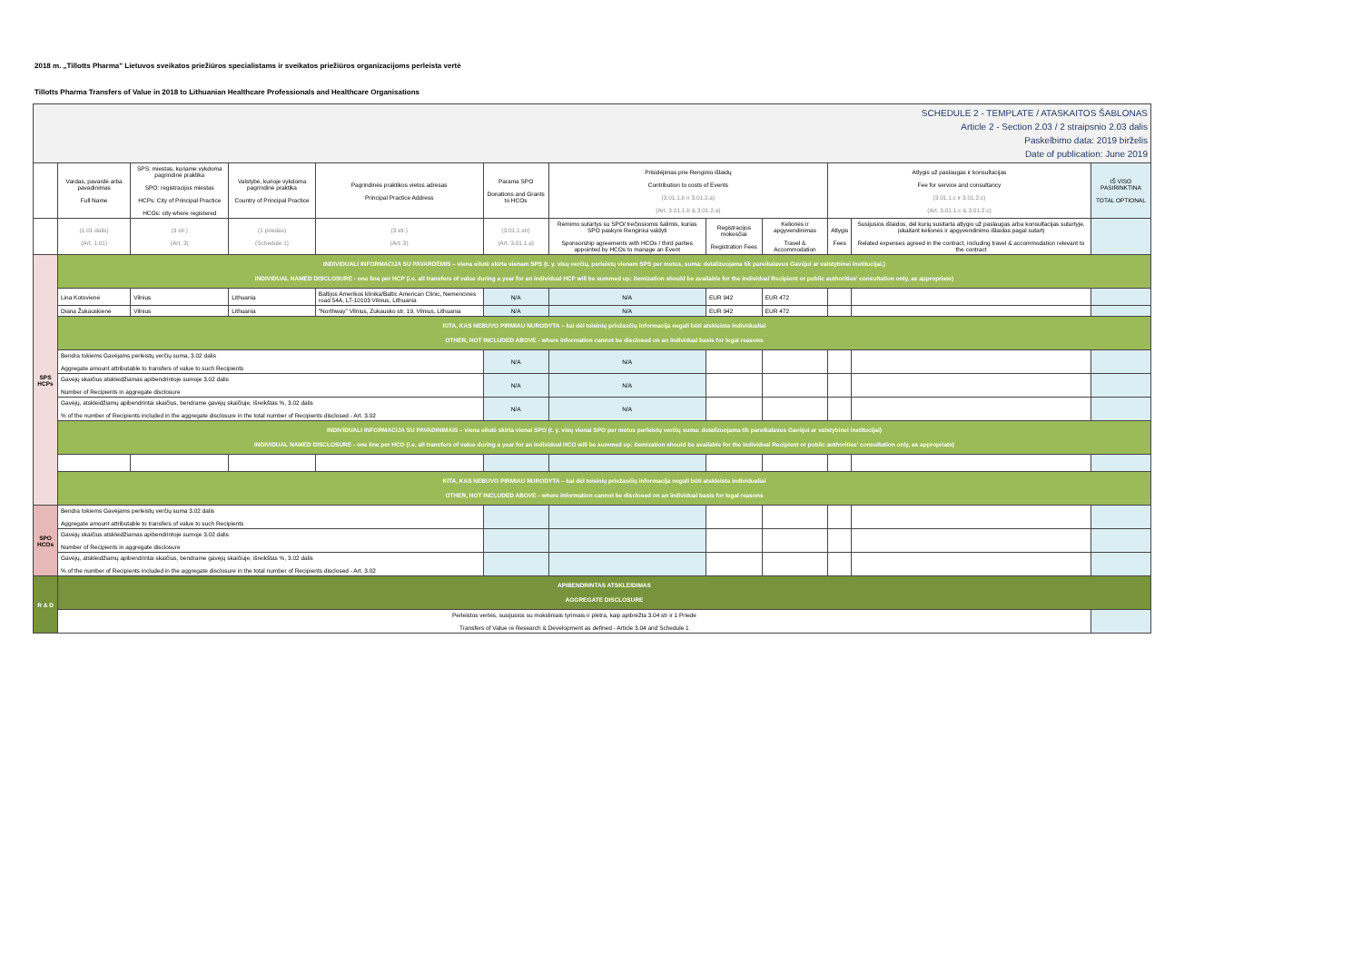2018 m. „Tillotts Pharma" Lietuvos sveikatos priežiūros specialistams ir sveikatos priežiūros organizacijoms perleista vertė
Tillotts Pharma Transfers of Value in 2018 to Lithuanian Healthcare Professionals and Healthcare Organisations
| SCHEDULE 2 - TEMPLATE / ATASKAITOS ŠABLONAS Article 2 - Section 2.03 / 2 straipsnio 2.03 dalis Paskelbimo data: 2019 birželis Date of publication: June 2019 | | | | | | | | | | | |
| | Vardas, pavardė arba pavadinimas Full Name | SPS: miestas, kuriame vykdoma pagrindinė praktika SPO: registracijos miestas HCPs: City of Principal Practice HCOs: city where registered | Valstybė, kurioje vykdoma pagrindinė praktika Country of Principal Practice | Pagrindinės praktikos vietos adresas Principal Practice Address | Parama SPO Donations and Grants to HCOs | Prisidėjimas prie Renginio išlaidų Contribution to costs of Events (3.01.1.b ir 3.01.2.a) (Art. 3.01.1.b & 3.01.2.a) | | | Atlygis už paslaugas ir konsultacijas Fee for service and consultancy (3.01.1.c ir 3.01.2.c) (Art. 3.01.1.c & 3.01.2.c) | | IŠ VISO PASIRINKTINA TOTAL OPTIONAL |
| | (1.01 dalis) (Art. 1.01) | (3 str.) (Art. 3) | (1 priedas) (Schedule 1) | (3 str.) (Art. 3) | (3.01.1.str) (Art. 3.01.1.a) | Rėmimo sutartys su SPO/ trečiosiomis šalimis, kurias SPO paskyrė Renginiui valdyti Sponsorship agreements with HCOs / third parties appointed by HCOs to manage an Event | Registracijos mokesčiai Registration Fees | Kelionės ir apgyvendinimas Travel & Accommodation | Atlygis Fees | Susijusios išlaidos, dėl kurių susitarta atlygio už paslaugas arba konsultacijas sutartyje, įskaitant kelionės ir apgyvendinimo išlaidas pagal sutartį Related expenses agreed in the contract, including travel & accommodation relevant to the contract | |
| SPS HCPs | INDIVIDUALI INFORMACIJA SU PAVARDĖMIS – viena eilutė skirta vienam SPS (t. y. visų verčių, perleistų vienam SPS per metus, suma: detalizuojama tik pareikalavus Gavėjui ar valstybinei institucijai,) INDIVIDUAL NAMED DISCLOSURE - one line per HCP (i.e. all transfers of value during a year for an individual HCP will be summed up: itemization should be available for the individual Recipient or public authorities' consultation only, as appropriate) | | | | | | | | | | |
| | Lina Kotovienė | Vilnius | Lithuania | Baltijos Amerikos klinika/Baltic American Clinic, Nemencines road 54A, LT-10103 Vilnius, Lithuania | N/A | N/A | EUR 942 | EUR 472 | | | |
| | Diana Žukauskienė | Vilnius | Lithuania | "Northway" Vilnius, Zukausko str. 19, Vilnius, Lithuania | N/A | N/A | EUR 942 | EUR 472 | | | |
| | KITA, KAS NEBUVO PIRMIAU NURODYTA – kai dėl teisinių priežasčių informacija negali būti atskleista individualiai OTHER, NOT INCLUDED ABOVE - where information cannot be disclosed on an individual basis for legal reasons | | | | | | | | | | |
| | Bendra tokiems Gavėjams perleistų verčių suma, 3.02 dalis Aggregate amount attributable to transfers of value to such Recipients | | | | N/A | N/A | | | | | |
| | Gavėjų skaičius atskleidžiamas apibendrintoje sumoje 3.02 dalis Number of Recipients in aggregate disclosure | | | | N/A | N/A | | | | | |
| | Gavėjų, atskleidžiamų apibendrintai skaičius, bendrame gavėjų skaičiuje, išreikštas %, 3.02 dalis % of the number of Recipients included in the aggregate disclosure in the total number of Recipients disclosed - Art. 3.02 | | | | N/A | N/A | | | | | |
| | INDIVIDUALI INFORMACIJA SU PAVADINIMAIS – viena eilutė skirta vienai SPO (t. y. visų vienai SPO per metus perleistų verčių suma: detalizuojama tik pareikalavus Gavėjui ar valstybinei institucijai) INDIVIDUAL NAMED DISCLOSURE - one line per HCO (i.e. all transfers of value during a year for an individual HCO will be summed up: itemization should be available for the individual Recipient or public authorities' consultation only, as appropriate) | | | | | | | | | | |
| | KITA, KAS NEBUVO PIRMIAU NURODYTA – kai dėl teisinių priežasčių informacija negali būti atskleista individualiai OTHER, NOT INCLUDED ABOVE - where information cannot be disclosed on an individual basis for legal reasons | | | | | | | | | | |
| SPO HCOs | Bendra tokiems Gavėjams perleistų verčių suma 3.02 dalis Aggregate amount attributable to transfers of value to such Recipients | | | | | | | | | | |
| | Gavėjų skaičius atskleidžiamas apibendrintoje sumoje 3.02 dalis Number of Recipients in aggregate disclosure | | | | | | | | | | |
| | Gavėjų, atskleidžiamų apibendrintai skaičius, bendrame gavėjų skaičiuje, išreikštas %, 3.02 dalis % of the number of Recipients included in the aggregate disclosure in the total number of Recipients disclosed - Art. 3.02 | | | | | | | | | | |
| R & D | APIBENDRINTAS ATSKLEIDIMAS AGGREGATE DISCLOSURE | | | | | | | | | | |
| | Perleistos vertės, susijusios su moksliniais tyrimais ir plėtra, kaip apibrėžta 3.04 str ir 1 Priede Transfers of Value re Research & Development as defined - Article 3.04 and Schedule 1 | | | | | | | | | | |